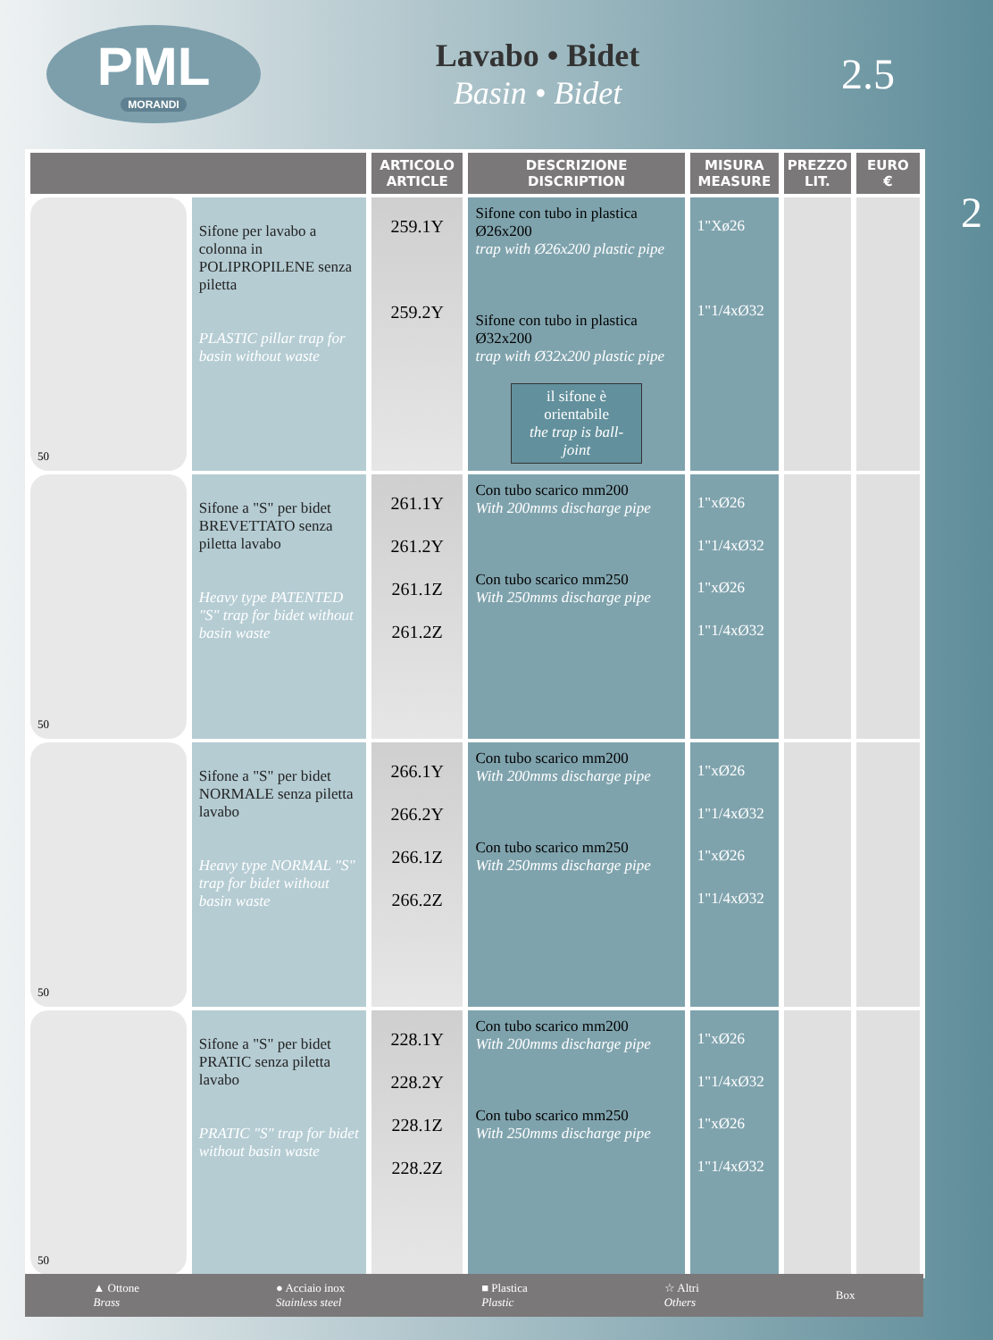PML
MORANDI
Lavabo • Bidet
Basin • Bidet
2.5
2
| | | ARTICOLO ARTICLE | DESCRIZIONE DISCRIPTION | MISURA MEASURE | PREZZO LIT. | EURO € |
| --- | --- | --- | --- | --- | --- | --- |
| 50 | Sifone per lavabo a colonna in POLIPROPILENE senza piletta PLASTIC pillar trap for basin without waste | 259.1Y 259.2Y | Sifone con tubo in plastica Ø26x200 trap with Ø26x200 plastic pipe Sifone con tubo in plastica Ø32x200 trap with Ø32x200 plastic pipe il sifone è orientabile the trap is ball-joint | 1"Xø26 1"1/4xØ32 | | |
| 50 | Sifone a "S" per bidet BREVETTATO senza piletta lavabo Heavy type PATENTED "S" trap for bidet without basin waste | 261.1Y 261.2Y 261.1Z 261.2Z | Con tubo scarico mm200 With 200mms discharge pipe Con tubo scarico mm250 With 250mms discharge pipe | 1"xØ26 1"1/4xØ32 1"xØ26 1"1/4xØ32 | | |
| 50 | Sifone a "S" per bidet NORMALE senza piletta lavabo Heavy type NORMAL "S" trap for bidet without basin waste | 266.1Y 266.2Y 266.1Z 266.2Z | Con tubo scarico mm200 With 200mms discharge pipe Con tubo scarico mm250 With 250mms discharge pipe | 1"xØ26 1"1/4xØ32 1"xØ26 1"1/4xØ32 | | |
| 50 | Sifone a "S" per bidet PRATIC senza piletta lavabo PRATIC "S" trap for bidet without basin waste | 228.1Y 228.2Y 228.1Z 228.2Z | Con tubo scarico mm200 With 200mms discharge pipe Con tubo scarico mm250 With 250mms discharge pipe | 1"xØ26 1"1/4xØ32 1"xØ26 1"1/4xØ32 | | |
▲ Ottone
Brass ● Acciaio inox
Stainless steel ■ Plastica
Plastic ☆ Altri
Others Box